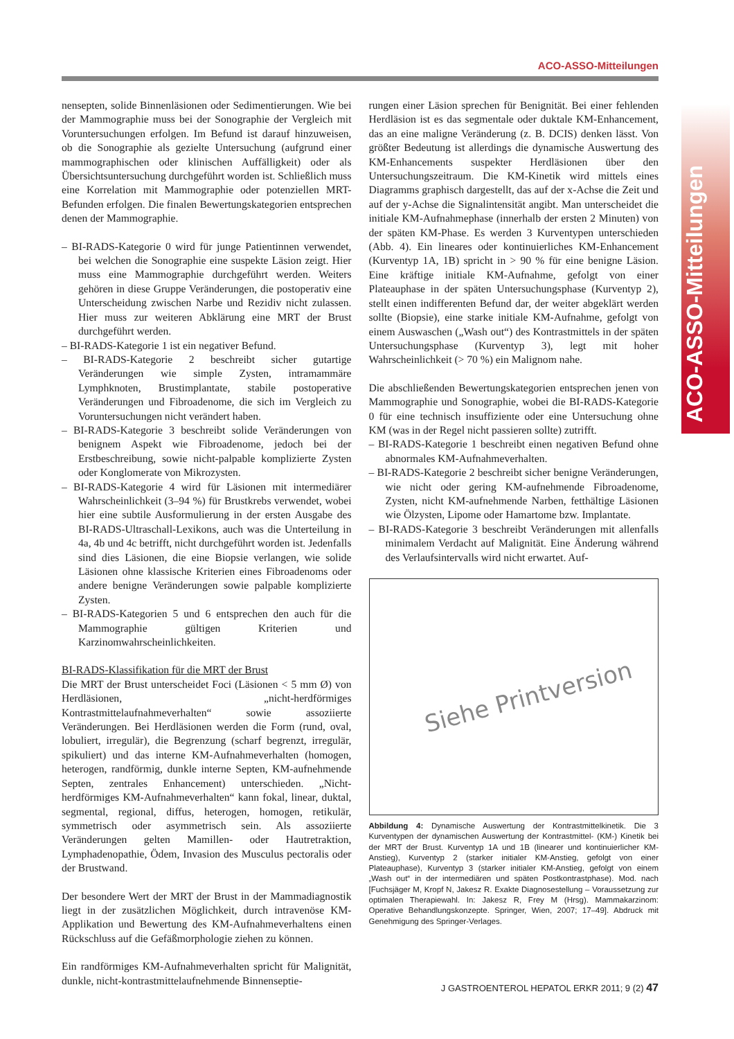ACO-ASSO-Mitteilungen
ACO-ASSO-Mitteilungen
nensepten, solide Binnenläsionen oder Sedimentierungen. Wie bei der Mammographie muss bei der Sonographie der Vergleich mit Voruntersuchungen erfolgen. Im Befund ist darauf hinzuweisen, ob die Sonographie als gezielte Untersuchung (aufgrund einer mammographischen oder klinischen Auffälligkeit) oder als Übersichtsuntersuchung durchgeführt worden ist. Schließlich muss eine Korrelation mit Mammographie oder potenziellen MRT-Befunden erfolgen. Die finalen Bewertungskategorien entsprechen denen der Mammographie.
– BI-RADS-Kategorie 0 wird für junge Patientinnen verwendet, bei welchen die Sonographie eine suspekte Läsion zeigt. Hier muss eine Mammographie durchgeführt werden. Weiters gehören in diese Gruppe Veränderungen, die postoperativ eine Unterscheidung zwischen Narbe und Rezidiv nicht zulassen. Hier muss zur weiteren Abklärung eine MRT der Brust durchgeführt werden.
– BI-RADS-Kategorie 1 ist ein negativer Befund.
– BI-RADS-Kategorie 2 beschreibt sicher gutartige Veränderungen wie simple Zysten, intramammäre Lymphknoten, Brustimplantate, stabile postoperative Veränderungen und Fibroadenome, die sich im Vergleich zu Voruntersuchungen nicht verändert haben.
– BI-RADS-Kategorie 3 beschreibt solide Veränderungen von benignem Aspekt wie Fibroadenome, jedoch bei der Erstbeschreibung, sowie nicht-palpable komplizierte Zysten oder Konglomerate von Mikrozysten.
– BI-RADS-Kategorie 4 wird für Läsionen mit intermediärer Wahrscheinlichkeit (3–94 %) für Brustkrebs verwendet, wobei hier eine subtile Ausformulierung in der ersten Ausgabe des BI-RADS-Ultraschall-Lexikons, auch was die Unterteilung in 4a, 4b und 4c betrifft, nicht durchgeführt worden ist. Jedenfalls sind dies Läsionen, die eine Biopsie verlangen, wie solide Läsionen ohne klassische Kriterien eines Fibroadenoms oder andere benigne Veränderungen sowie palpable komplizierte Zysten.
– BI-RADS-Kategorien 5 und 6 entsprechen den auch für die Mammographie gültigen Kriterien und Karzinomwahrscheinlichkeiten.
BI-RADS-Klassifikation für die MRT der Brust
Die MRT der Brust unterscheidet Foci (Läsionen < 5 mm Ø) von Herdläsionen, „nicht-herdförmiges Kontrastmittelaufnahmeverhalten“ sowie assoziierte Veränderungen. Bei Herdläsionen werden die Form (rund, oval, lobuliert, irregulär), die Begrenzung (scharf begrenzt, irregulär, spikuliert) und das interne KM-Aufnahmeverhalten (homogen, heterogen, randförmig, dunkle interne Septen, KM-aufnehmende Septen, zentrales Enhancement) unterschieden. „Nicht-herdförmiges KM-Aufnahmeverhalten“ kann fokal, linear, duktal, segmental, regional, diffus, heterogen, homogen, retikulär, symmetrisch oder asymmetrisch sein. Als assoziierte Veränderungen gelten Mamillen- oder Hautretraktion, Lymphadenopathie, Ödem, Invasion des Musculus pectoralis oder der Brustwand.
Der besondere Wert der MRT der Brust in der Mammadiagnostik liegt in der zusätzlichen Möglichkeit, durch intravenöse KM-Applikation und Bewertung des KM-Aufnahmeverhaltens einen Rückschluss auf die Gefäßmorphologie ziehen zu können.
Ein randförmiges KM-Aufnahmeverhalten spricht für Malignität, dunkle, nicht-kontrastmittelaufnehmende Binnenseptie-
rungen einer Läsion sprechen für Benignität. Bei einer fehlenden Herdläsion ist es das segmentale oder duktale KM-Enhancement, das an eine maligne Veränderung (z. B. DCIS) denken lässt. Von größter Bedeutung ist allerdings die dynamische Auswertung des KM-Enhancements suspekter Herdläsionen über den Untersuchungszeitraum. Die KM-Kinetik wird mittels eines Diagramms graphisch dargestellt, das auf der x-Achse die Zeit und auf der y-Achse die Signalintensität angibt. Man unterscheidet die initiale KM-Aufnahmephase (innerhalb der ersten 2 Minuten) von der späten KM-Phase. Es werden 3 Kurventypen unterschieden (Abb. 4). Ein lineares oder kontinuierliches KM-Enhancement (Kurventyp 1A, 1B) spricht in > 90 % für eine benigne Läsion. Eine kräftige initiale KM-Aufnahme, gefolgt von einer Plateauphase in der späten Untersuchungsphase (Kurventyp 2), stellt einen indifferenten Befund dar, der weiter abgeklärt werden sollte (Biopsie), eine starke initiale KM-Aufnahme, gefolgt von einem Auswaschen („Wash out“) des Kontrastmittels in der späten Untersuchungsphase (Kurventyp 3), legt mit hoher Wahrscheinlichkeit (> 70 %) ein Malignom nahe.
Die abschließenden Bewertungskategorien entsprechen jenen von Mammographie und Sonographie, wobei die BI-RADS-Kategorie 0 für eine technisch insuffiziente oder eine Untersuchung ohne KM (was in der Regel nicht passieren sollte) zutrifft.
– BI-RADS-Kategorie 1 beschreibt einen negativen Befund ohne abnormales KM-Aufnahmeverhalten.
– BI-RADS-Kategorie 2 beschreibt sicher benigne Veränderungen, wie nicht oder gering KM-aufnehmende Fibroadenome, Zysten, nicht KM-aufnehmende Narben, fetthältige Läsionen wie Ölzysten, Lipome oder Hamartome bzw. Implantate.
– BI-RADS-Kategorie 3 beschreibt Veränderungen mit allenfalls minimalem Verdacht auf Malignität. Eine Änderung während des Verlaufsintervalls wird nicht erwartet. Auf-
Siehe Printversion
Abbildung 4: Dynamische Auswertung der Kontrastmittelkinetik. Die 3 Kurventypen der dynamischen Auswertung der Kontrastmittel- (KM-) Kinetik bei der MRT der Brust. Kurventyp 1A und 1B (linearer und kontinuierlicher KM-Anstieg), Kurventyp 2 (starker initialer KM-Anstieg, gefolgt von einer Plateauphase), Kurventyp 3 (starker initialer KM-Anstieg, gefolgt von einem „Wash out“ in der intermediären und späten Postkontrastphase). Mod. nach [Fuchsjäger M, Kropf N, Jakesz R. Exakte Diagnosestellung – Voraussetzung zur optimalen Therapiewahl. In: Jakesz R, Frey M (Hrsg). Mammakarzinom: Operative Behandlungskonzepte. Springer, Wien, 2007; 17–49]. Abdruck mit Genehmigung des Springer-Verlages.
J GASTROENTEROL HEPATOL ERKR 2011; 9 (2) 47